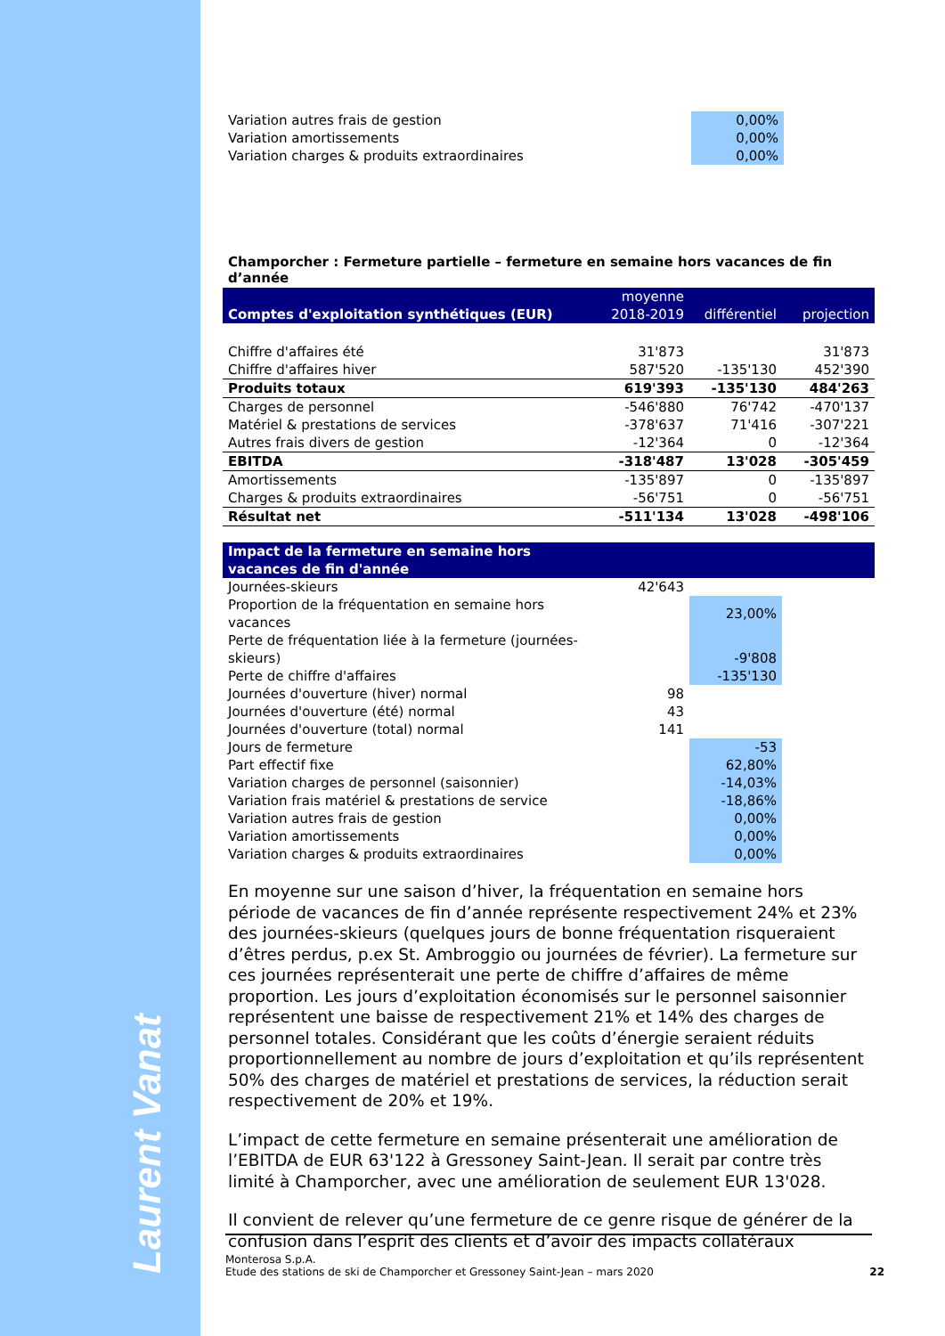Laurent Vanat
| Variation autres frais de gestion | 0,00% | |
| Variation amortissements | 0,00% | |
| Variation charges & produits extraordinaires | 0,00% | |
Champorcher : Fermeture partielle – fermeture en semaine hors vacances de fin d’année
| Comptes d'exploitation synthétiques (EUR) | moyenne 2018-2019 | différentiel | projection |
| Chiffre d'affaires été | 31'873 | | 31'873 |
| Chiffre d'affaires hiver | 587'520 | -135'130 | 452'390 |
| Produits totaux | 619'393 | -135'130 | 484'263 |
| Charges de personnel | -546'880 | 76'742 | -470'137 |
| Matériel & prestations de services | -378'637 | 71'416 | -307'221 |
| Autres frais divers de gestion | -12'364 | 0 | -12'364 |
| EBITDA | -318'487 | 13'028 | -305'459 |
| Amortissements | -135'897 | 0 | -135'897 |
| Charges & produits extraordinaires | -56'751 | 0 | -56'751 |
| Résultat net | -511'134 | 13'028 | -498'106 |
| Impact de la fermeture en semaine hors vacances de fin d'année | | | |
| Journées-skieurs | 42'643 | | |
| Proportion de la fréquentation en semaine hors vacances | | 23,00% | |
| Perte de fréquentation liée à la fermeture (journées-skieurs) | | -9'808 | |
| Perte de chiffre d'affaires | | -135'130 | |
| Journées d'ouverture (hiver) normal | 98 | | |
| Journées d'ouverture (été) normal | 43 | | |
| Journées d'ouverture (total) normal | 141 | | |
| Jours de fermeture | | -53 | |
| Part effectif fixe | | 62,80% | |
| Variation charges de personnel (saisonnier) | | -14,03% | |
| Variation frais matériel & prestations de service | | -18,86% | |
| Variation autres frais de gestion | | 0,00% | |
| Variation amortissements | | 0,00% | |
| Variation charges & produits extraordinaires | | 0,00% | |
En moyenne sur une saison d’hiver, la fréquentation en semaine hors période de vacances de fin d’année représente respectivement 24% et 23% des journées-skieurs (quelques jours de bonne fréquentation risqueraient d’êtres perdus, p.ex St. Ambroggio ou journées de février). La fermeture sur ces journées représenterait une perte de chiffre d’affaires de même proportion. Les jours d’exploitation économisés sur le personnel saisonnier représentent une baisse de respectivement 21% et 14% des charges de personnel totales. Considérant que les coûts d’énergie seraient réduits proportionnellement au nombre de jours d’exploitation et qu’ils représentent 50% des charges de matériel et prestations de services, la réduction serait respectivement de 20% et 19%.
L’impact de cette fermeture en semaine présenterait une amélioration de l’EBITDA de EUR 63'122 à Gressoney Saint-Jean. Il serait par contre très limité à Champorcher, avec une amélioration de seulement EUR 13'028.
Il convient de relever qu’une fermeture de ce genre risque de générer de la confusion dans l’esprit des clients et d’avoir des impacts collatéraux
Monterosa S.p.A.
Etude des stations de ski de Champorcher et Gressoney Saint-Jean – mars 2020 22